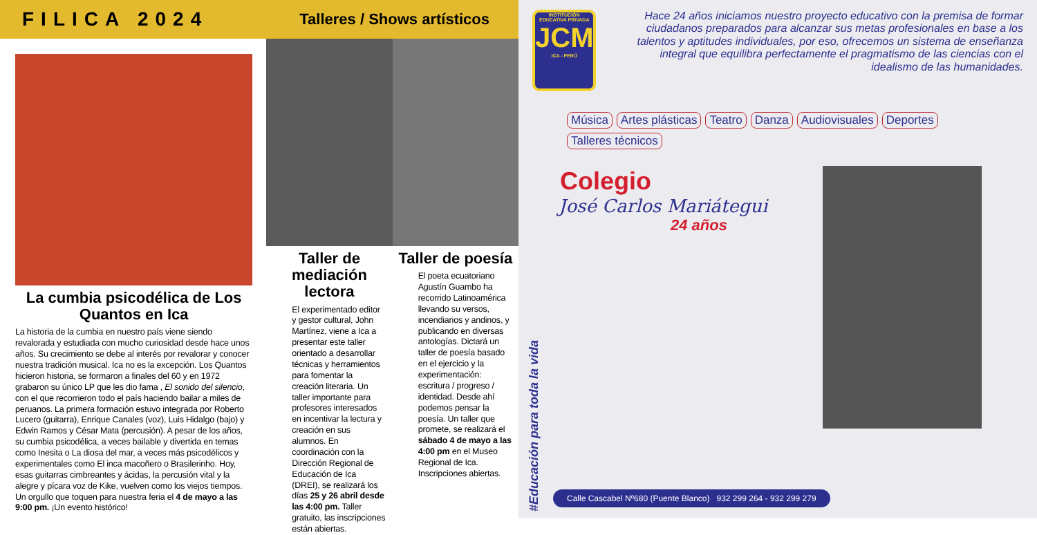FILICA 2024 Talleres / Shows artísticos
La cumbia psicodélica de Los Quantos en Ica
La historia de la cumbia en nuestro país viene siendo revalorada y estudiada con mucho curiosidad desde hace unos años. Su crecimiento se debe al interés por revalorar y conocer nuestra tradición musical. Ica no es la excepción. Los Quantos hicieron historia, se formaron a finales del 60 y en 1972 grabaron su único LP que les dio fama , El sonido del silencio, con el que recorrieron todo el país haciendo bailar a miles de peruanos. La primera formación estuvo integrada por Roberto Lucero (guitarra), Enrique Canales (voz), Luis Hidalgo (bajo) y Edwin Ramos y César Mata (percusión). A pesar de los años, su cumbia psicodélica, a veces bailable y divertida en temas como Inesita o La diosa del mar, a veces más psicodélicos y experimentales como El inca macoñero o Brasilerinho. Hoy, esas guitarras cimbreantes y ácidas, la percusión vital y la alegre y pícara voz de Kike, vuelven como los viejos tiempos. Un orgullo que toquen para nuestra feria el 4 de mayo a las 9:00 pm. ¡Un evento histórico!
Taller de mediación lectora
El experimentado editor y gestor cultural, John Martínez, viene a Ica a presentar este taller orientado a desarrollar técnicas y herramientos para fomentar la creación literaria. Un taller importante para profesores interesados en incentivar la lectura y creación en sus alumnos. En coordinación con la Dirección Regional de Educación de Ica (DREI), se realizará los días 25 y 26 abril desde las 4:00 pm. Taller gratuito, las inscripciones están abiertas.
Taller de poesía
El poeta ecuatoriano Agustín Guambo ha recorrido Latinoamérica llevando su versos, incendiarios y andinos, y publicando en diversas antologías. Dictará un taller de poesía basado en el ejercicio y la experimentación: escritura / progreso / identidad. Desde ahí podemos pensar la poesía. Un taller que promete, se realizará el sábado 4 de mayo a las 4:00 pm en el Museo Regional de Ica. Inscripciones abiertas.
INSTITUCIÓN EDUCATIVA PRIVADA
JCM
ICA - PERÚ
Hace 24 años iniciamos nuestro proyecto educativo con la premisa de formar ciudadanos preparados para alcanzar sus metas profesionales en base a los talentos y aptitudes individuales, por eso, ofrecemos un sistema de enseñanza integral que equilibra perfectamente el pragmatismo de las ciencias con el idealismo de las humanidades.
Música Artes plásticas Teatro Danza Audiovisuales Deportes Talleres técnicos
Colegio
José Carlos Mariátegui
24 años
#Educación para toda la vida
Calle Cascabel Nº680 (Puente Blanco) 932 299 264 - 932 299 279